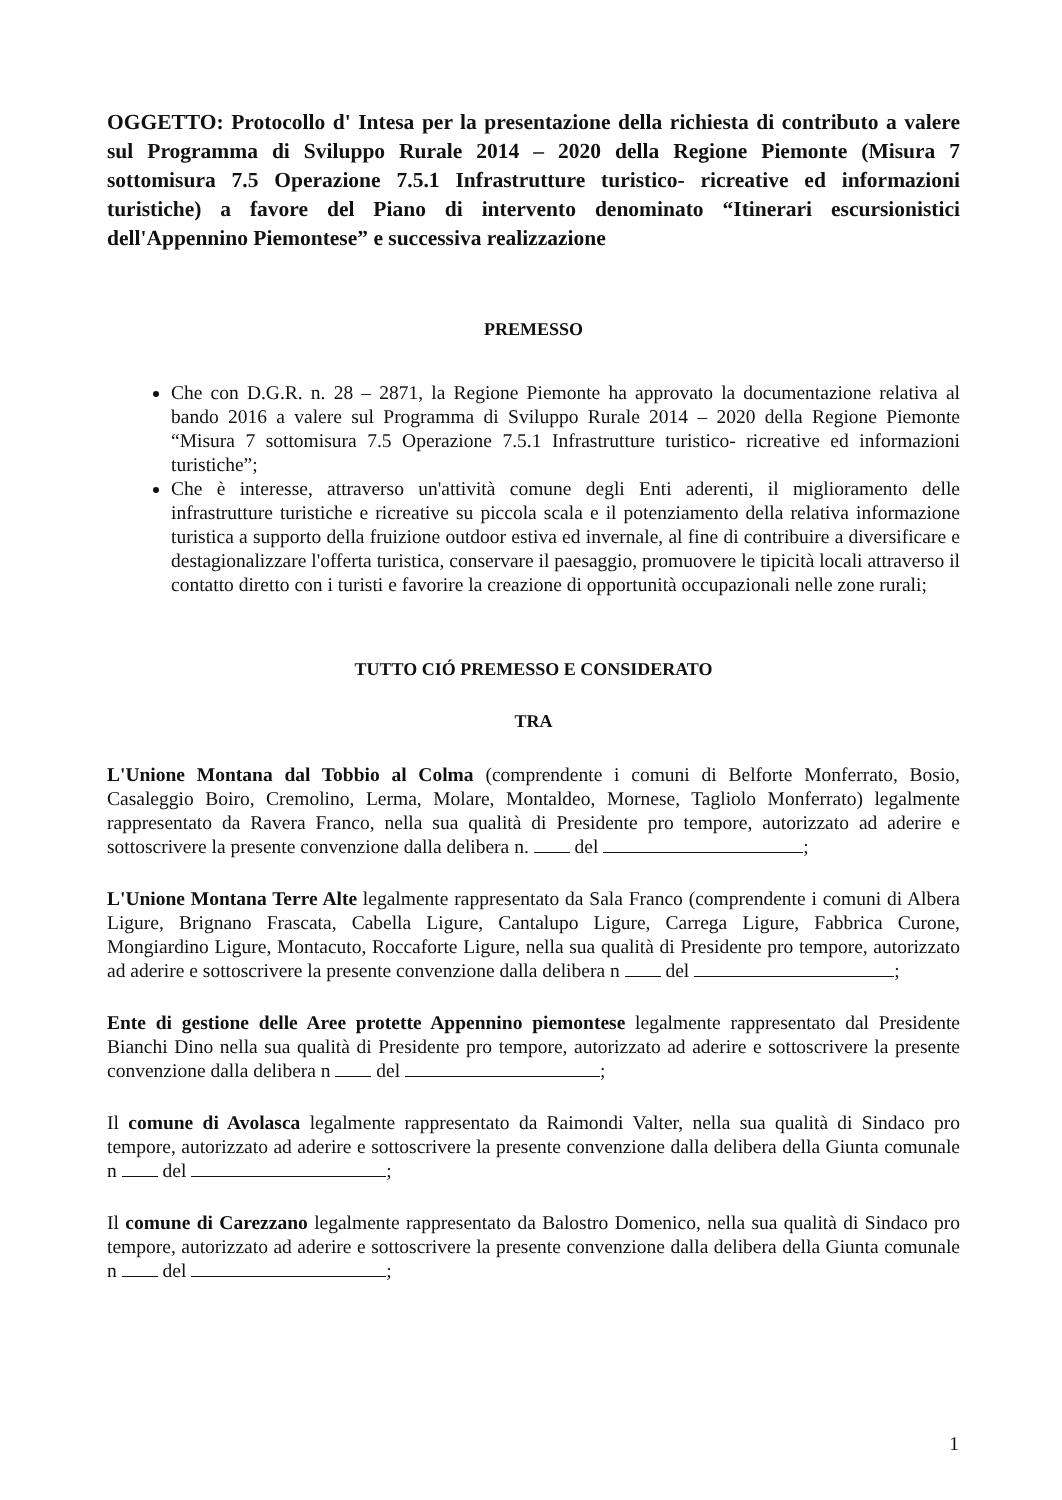OGGETTO: Protocollo d' Intesa per la presentazione della richiesta di contributo a valere sul Programma di Sviluppo Rurale 2014 – 2020 della Regione Piemonte (Misura 7 sottomisura 7.5 Operazione 7.5.1 Infrastrutture turistico- ricreative ed informazioni turistiche) a favore del Piano di intervento denominato “Itinerari escursionistici dell'Appennino Piemontese” e successiva realizzazione
PREMESSO
Che con D.G.R. n. 28 – 2871, la Regione Piemonte ha approvato la documentazione relativa al bando 2016 a valere sul Programma di Sviluppo Rurale 2014 – 2020 della Regione Piemonte “Misura 7 sottomisura 7.5 Operazione 7.5.1 Infrastrutture turistico- ricreative ed informazioni turistiche”;
Che è interesse, attraverso un'attività comune degli Enti aderenti, il miglioramento delle infrastrutture turistiche e ricreative su piccola scala e il potenziamento della relativa informazione turistica a supporto della fruizione outdoor estiva ed invernale, al fine di contribuire a diversificare e destagionalizzare l'offerta turistica, conservare il paesaggio, promuovere le tipicità locali attraverso il contatto diretto con i turisti e favorire la creazione di opportunità occupazionali nelle zone rurali;
TUTTO CIÓ PREMESSO E CONSIDERATO
TRA
L'Unione Montana dal Tobbio al Colma (comprendente i comuni di Belforte Monferrato, Bosio, Casaleggio Boiro, Cremolino, Lerma, Molare, Montaldeo, Mornese, Tagliolo Monferrato) legalmente rappresentato da Ravera Franco, nella sua qualità di Presidente pro tempore, autorizzato ad aderire e sottoscrivere la presente convenzione dalla delibera n. del ;
L'Unione Montana Terre Alte legalmente rappresentato da Sala Franco (comprendente i comuni di Albera Ligure, Brignano Frascata, Cabella Ligure, Cantalupo Ligure, Carrega Ligure, Fabbrica Curone, Mongiardino Ligure, Montacuto, Roccaforte Ligure, nella sua qualità di Presidente pro tempore, autorizzato ad aderire e sottoscrivere la presente convenzione dalla delibera n del ;
Ente di gestione delle Aree protette Appennino piemontese legalmente rappresentato dal Presidente Bianchi Dino nella sua qualità di Presidente pro tempore, autorizzato ad aderire e sottoscrivere la presente convenzione dalla delibera n del ;
Il comune di Avolasca legalmente rappresentato da Raimondi Valter, nella sua qualità di Sindaco pro tempore, autorizzato ad aderire e sottoscrivere la presente convenzione dalla delibera della Giunta comunale n del ;
Il comune di Carezzano legalmente rappresentato da Balostro Domenico, nella sua qualità di Sindaco pro tempore, autorizzato ad aderire e sottoscrivere la presente convenzione dalla delibera della Giunta comunale n del ;
1